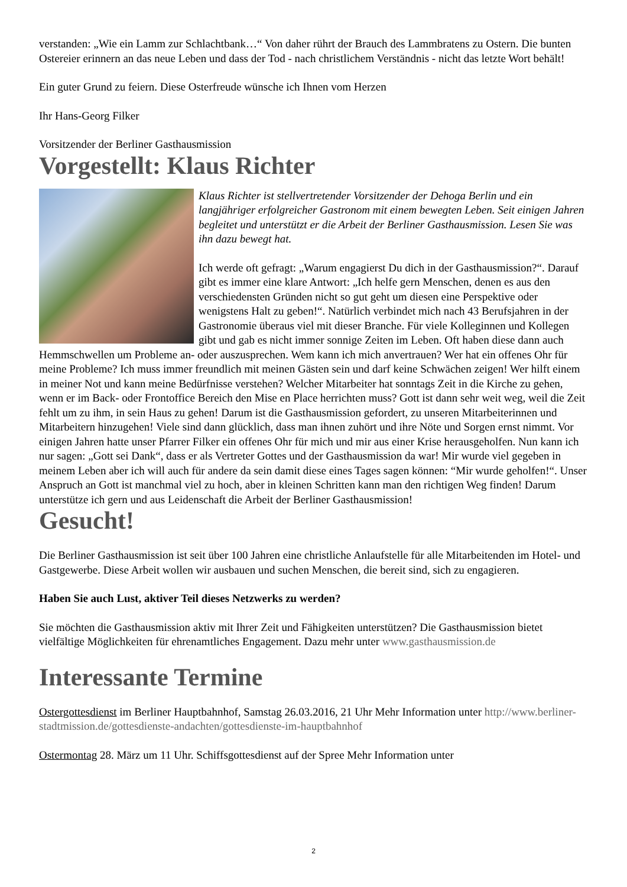verstanden: „Wie ein Lamm zur Schlachtbank…“ Von daher rührt der Brauch des Lammbratens zu Ostern. Die bunten Ostereier erinnern an das neue Leben und dass der Tod - nach christlichem Verständnis - nicht das letzte Wort behält!
Ein guter Grund zu feiern. Diese Osterfreude wünsche ich Ihnen vom Herzen
Ihr Hans-Georg Filker
Vorsitzender der Berliner Gasthausmission
Vorgestellt: Klaus Richter
Klaus Richter ist stellvertretender Vorsitzender der Dehoga Berlin und ein langjähriger erfolgreicher Gastronom mit einem bewegten Leben. Seit einigen Jahren begleitet und unterstützt er die Arbeit der Berliner Gasthausmission. Lesen Sie was ihn dazu bewegt hat.
Ich werde oft gefragt: „Warum engagierst Du dich in der Gasthausmission?“. Darauf gibt es immer eine klare Antwort: „Ich helfe gern Menschen, denen es aus den verschiedensten Gründen nicht so gut geht um diesen eine Perspektive oder wenigstens Halt zu geben!“. Natürlich verbindet mich nach 43 Berufsjahren in der Gastronomie überaus viel mit dieser Branche. Für viele Kolleginnen und Kollegen gibt und gab es nicht immer sonnige Zeiten im Leben. Oft haben diese dann auch Hemmschwellen um Probleme an- oder auszusprechen. Wem kann ich mich anvertrauen? Wer hat ein offenes Ohr für meine Probleme? Ich muss immer freundlich mit meinen Gästen sein und darf keine Schwächen zeigen! Wer hilft einem in meiner Not und kann meine Bedürfnisse verstehen? Welcher Mitarbeiter hat sonntags Zeit in die Kirche zu gehen, wenn er im Back- oder Frontoffice Bereich den Mise en Place herrichten muss? Gott ist dann sehr weit weg, weil die Zeit fehlt um zu ihm, in sein Haus zu gehen! Darum ist die Gasthausmission gefordert, zu unseren Mitarbeiterinnen und Mitarbeitern hinzugehen! Viele sind dann glücklich, dass man ihnen zuhört und ihre Nöte und Sorgen ernst nimmt. Vor einigen Jahren hatte unser Pfarrer Filker ein offenes Ohr für mich und mir aus einer Krise herausgeholfen. Nun kann ich nur sagen: „Gott sei Dank“, dass er als Vertreter Gottes und der Gasthausmission da war! Mir wurde viel gegeben in meinem Leben aber ich will auch für andere da sein damit diese eines Tages sagen können: “Mir wurde geholfen!“. Unser Anspruch an Gott ist manchmal viel zu hoch, aber in kleinen Schritten kann man den richtigen Weg finden! Darum unterstütze ich gern und aus Leidenschaft die Arbeit der Berliner Gasthausmission!
Gesucht!
Die Berliner Gasthausmission ist seit über 100 Jahren eine christliche Anlaufstelle für alle Mitarbeitenden im Hotel- und Gastgewerbe. Diese Arbeit wollen wir ausbauen und suchen Menschen, die bereit sind, sich zu engagieren.
Haben Sie auch Lust, aktiver Teil dieses Netzwerks zu werden?
Sie möchten die Gasthausmission aktiv mit Ihrer Zeit und Fähigkeiten unterstützen? Die Gasthausmission bietet vielfältige Möglichkeiten für ehrenamtliches Engagement. Dazu mehr unter www.gasthausmission.de
Interessante Termine
Ostergottesdienst im Berliner Hauptbahnhof, Samstag 26.03.2016, 21 Uhr Mehr Information unter http://www.berliner-stadtmission.de/gottesdienste-andachten/gottesdienste-im-hauptbahnhof
Ostermontag 28. März um 11 Uhr. Schiffsgottesdienst auf der Spree Mehr Information unter
2